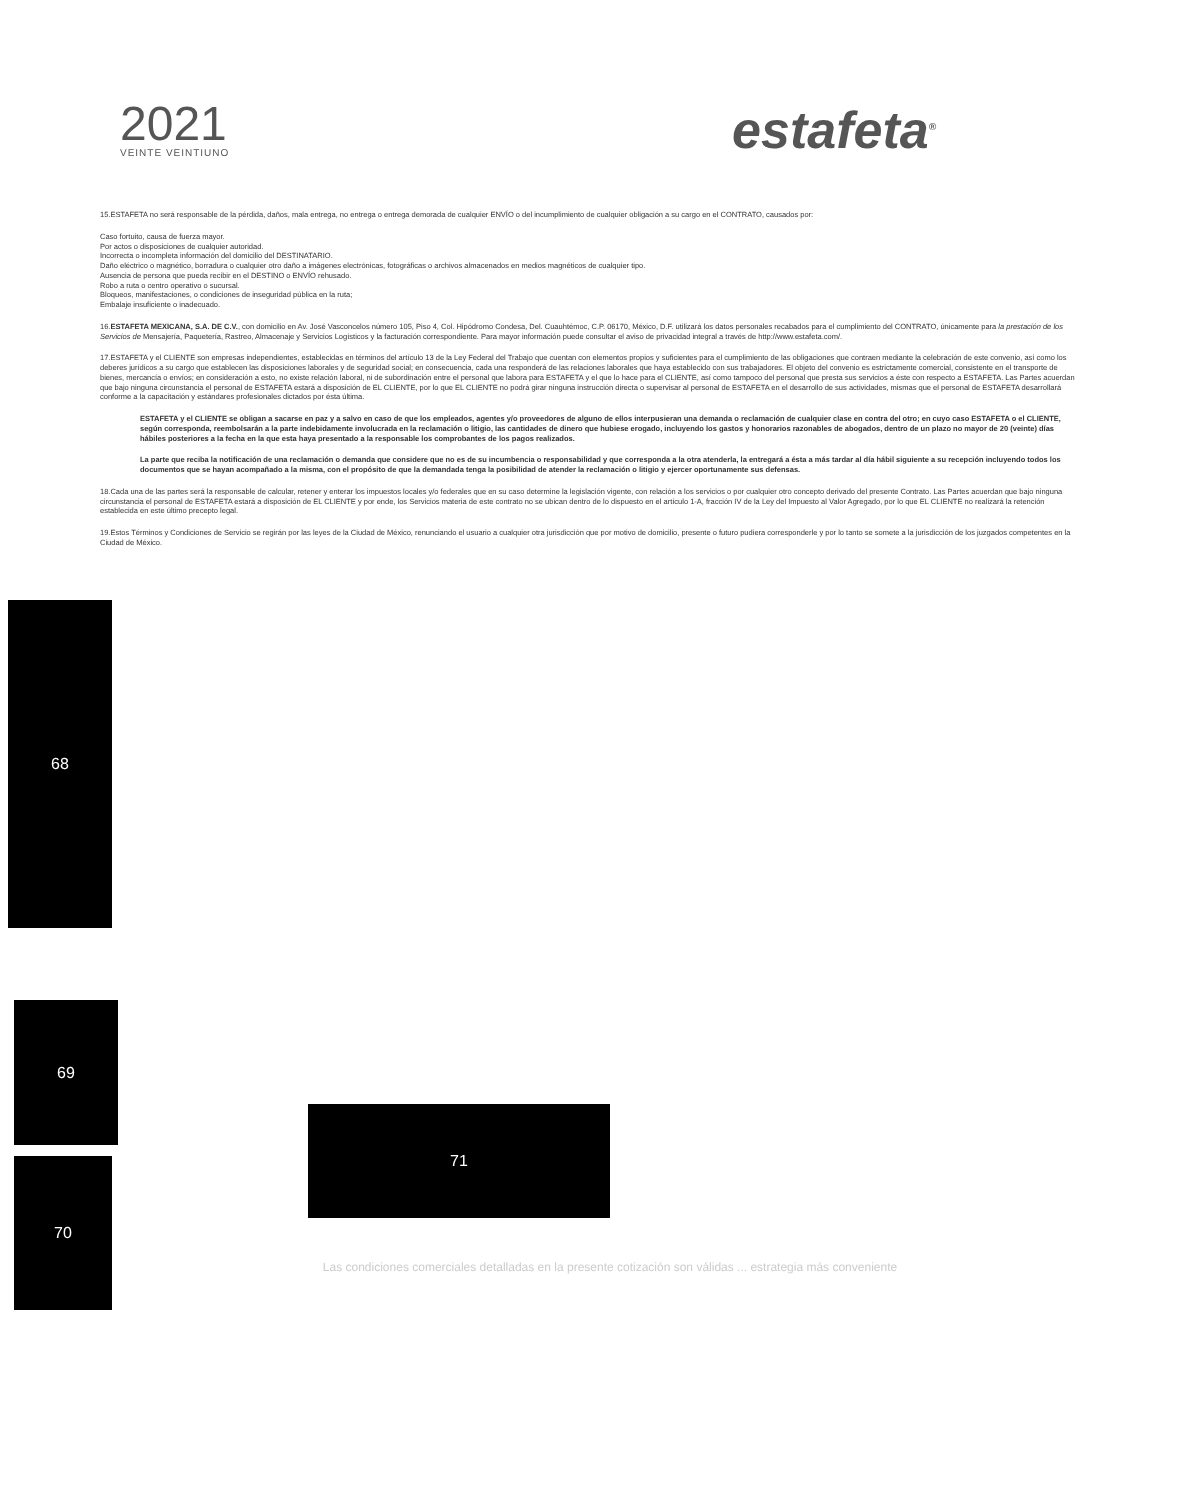2021
VEINTE VEINTIUNO
estafeta<sup>®</sup>
15.ESTAFETA no será responsable de la pérdida, daños, mala entrega, no entrega o entrega demorada de cualquier ENVÍO o del incumplimiento de cualquier obligación a su cargo en el CONTRATO, causados por:
Caso fortuito, causa de fuerza mayor.
Por actos o disposiciones de cualquier autoridad.
Incorrecta o incompleta información del domicilio del DESTINATARIO.
Daño eléctrico o magnético, borradura o cualquier otro daño a imágenes electrónicas, fotográficas o archivos almacenados en medios magnéticos de cualquier tipo.
Ausencia de persona que pueda recibir en el DESTINO o ENVÍO rehusado.
Robo a ruta o centro operativo o sucursal.
Bloqueos, manifestaciones, o condiciones de inseguridad pública en la ruta;
Embalaje insuficiente o inadecuado.
16.ESTAFETA MEXICANA, S.A. DE C.V., con domicilio en Av. José Vasconcelos número 105, Piso 4, Col. Hipódromo Condesa, Del. Cuauhtémoc, C.P. 06170, México, D.F. utilizará los datos personales recabados para el cumplimiento del CONTRATO, únicamente para la prestación de los Servicios de Mensajería, Paquetería, Rastreo, Almacenaje y Servicios Logísticos y la facturación correspondiente. Para mayor información puede consultar el aviso de privacidad integral a través de http://www.estafeta.com/.
17.ESTAFETA y el CLIENTE son empresas independientes, establecidas en términos del artículo 13 de la Ley Federal del Trabajo que cuentan con elementos propios y suficientes para el cumplimiento de las obligaciones que contraen mediante la celebración de este convenio, así como los deberes jurídicos a su cargo que establecen las disposiciones laborales y de seguridad social; en consecuencia, cada una responderá de las relaciones laborales que haya establecido con sus trabajadores. El objeto del convenio es estrictamente comercial, consistente en el transporte de bienes, mercancía o envíos; en consideración a esto, no existe relación laboral, ni de subordinación entre el personal que labora para ESTAFETA y el que lo hace para el CLIENTE, así como tampoco del personal que presta sus servicios a éste con respecto a ESTAFETA. Las Partes acuerdan que bajo ninguna circunstancia el personal de ESTAFETA estará a disposición de EL CLIENTE, por lo que EL CLIENTE no podrá girar ninguna instrucción directa o supervisar al personal de ESTAFETA en el desarrollo de sus actividades, mismas que el personal de ESTAFETA desarrollará conforme a la capacitación y estándares profesionales dictados por ésta última.
ESTAFETA y el CLIENTE se obligan a sacarse en paz y a salvo en caso de que los empleados, agentes y/o proveedores de alguno de ellos interpusieran una demanda o reclamación de cualquier clase en contra del otro; en cuyo caso ESTAFETA o el CLIENTE, según corresponda, reembolsarán a la parte indebidamente involucrada en la reclamación o litigio, las cantidades de dinero que hubiese erogado, incluyendo los gastos y honorarios razonables de abogados, dentro de un plazo no mayor de 20 (veinte) días hábiles posteriores a la fecha en la que esta haya presentado a la responsable los comprobantes de los pagos realizados.
La parte que reciba la notificación de una reclamación o demanda que considere que no es de su incumbencia o responsabilidad y que corresponda a la otra atenderla, la entregará a ésta a más tardar al día hábil siguiente a su recepción incluyendo todos los documentos que se hayan acompañado a la misma, con el propósito de que la demandada tenga la posibilidad de atender la reclamación o litigio y ejercer oportunamente sus defensas.
18.Cada una de las partes será la responsable de calcular, retener y enterar los impuestos locales y/o federales que en su caso determine la legislación vigente, con relación a los servicios o por cualquier otro concepto derivado del presente Contrato. Las Partes acuerdan que bajo ninguna circunstancia el personal de ESTAFETA estará a disposición de EL CLIENTE y por ende, los Servicios materia de este contrato no se ubican dentro de lo dispuesto en el artículo 1-A, fracción IV de la Ley del Impuesto al Valor Agregado, por lo que EL CLIENTE no realizará la retención establecida en este último precepto legal.
19.Estos Términos y Condiciones de Servicio se regirán por las leyes de la Ciudad de México, renunciando el usuario a cualquier otra jurisdicción que por motivo de domicilio, presente o futuro pudiera corresponderle y por lo tanto se somete a la jurisdicción de los juzgados competentes en la Ciudad de México.
68
69
71
70
Las condiciones comerciales detalladas en la presente cotización son válidas ... estrategia más conveniente